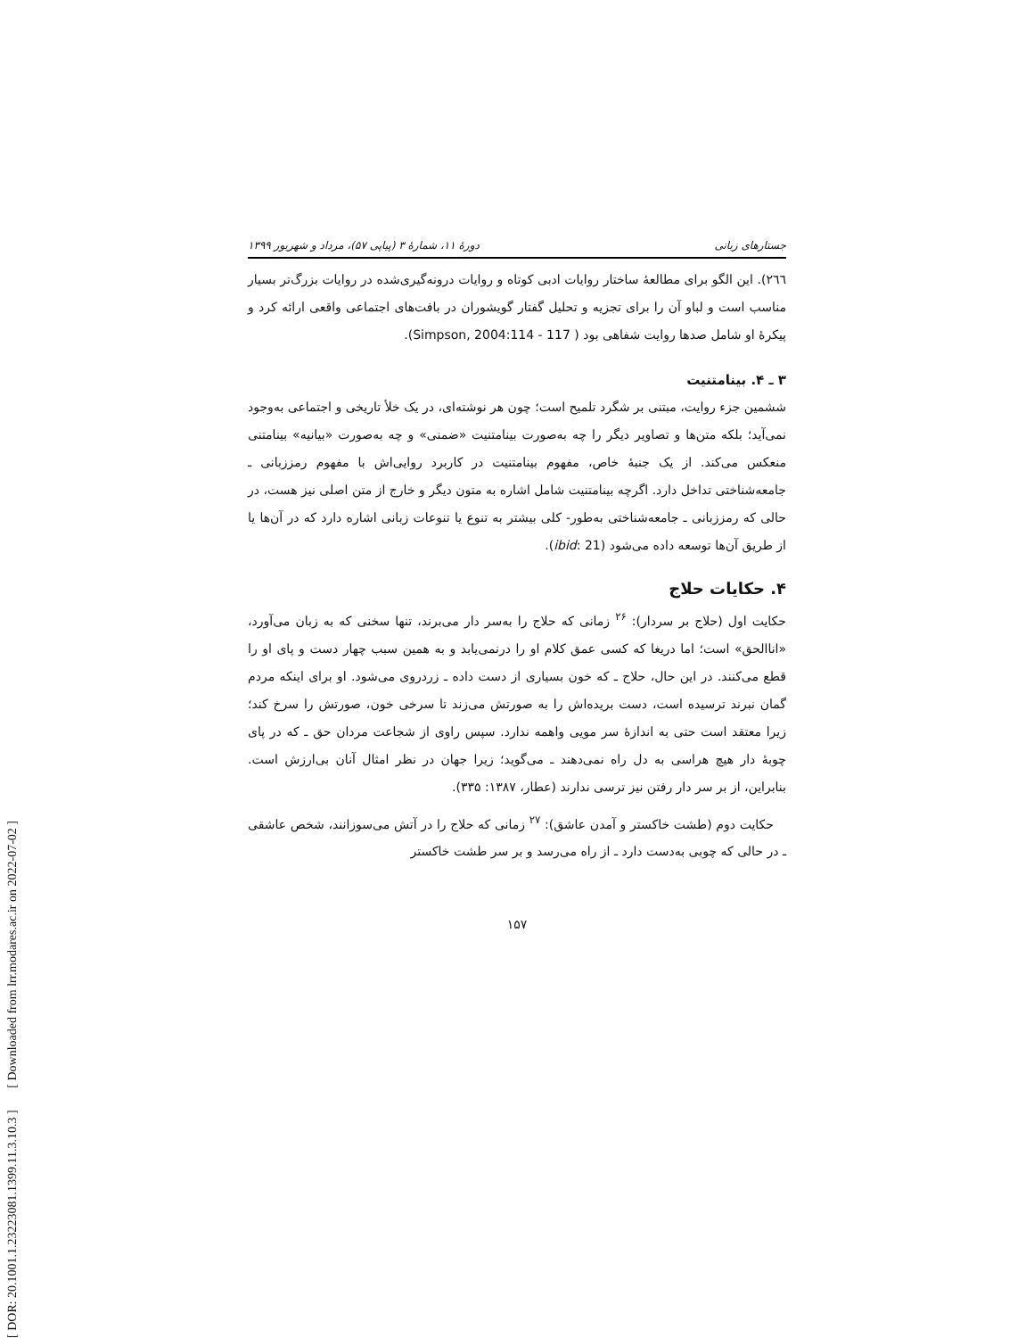[ DOR: 20.1001.1.23223081.1399.11.3.10.3 ] [ Downloaded from lrr.modares.ac.ir on 2022-07-02 ]
جستارهای زبانی دورهٔ ۱۱، شمارهٔ ۳ (پیاپی ۵۷)، مرداد و شهریور ۱۳۹۹
٢٦٦). این الگو برای مطالعهٔ ساختار روایات ادبی کوتاه و روایات درونه‌گیری‌شده در روایات بزرگ‌تر بسیار مناسب است و لباو آن را برای تجزیه و تحلیل گفتار گویشوران در بافت‌های اجتماعی واقعی ارائه کرد و پیکرهٔ او شامل صدها روایت شفاهی بود ( Simpson, 2004:114 - 117).
۳ ـ ۴. بینامتنیت
ششمین جزء روایت، مبتنی بر شگرد تلمیح است؛ چون هر نوشته‌ای، در یک خلأ تاریخی و اجتماعی به‌وجود نمی‌آید؛ بلکه متن‌ها و تصاویر دیگر را چه به‌صورت بینامتنیت «ضمنی» و چه به‌صورت «بیانیه» بینامتنی منعکس می‌کند. از یک جنبهٔ خاص، مفهوم بینامتنیت در کاربرد روایی‌اش با مفهوم رمززبانی ـ جامعه‌شناختی تداخل دارد. اگرچه بینامتنیت شامل اشاره به متون دیگر و خارج از متن اصلی نیز هست، در حالی که رمززبانی ـ جامعه‌شناختی به‌طور- کلی بیشتر به تنوع یا تنوعات زبانی اشاره دارد که در آن‌ها یا از طریق آن‌ها توسعه داده می‌شود (ibid: 21).
۴. حکایات حلاج
حکایت اول (حلاج بر سردار): <sup>۲۶</sup> زمانی که حلاج را به‌سر دار می‌برند، تنها سخنی که به زبان می‌آورد، «اناالحق» است؛ اما دریغا که کسی عمق کلام او را درنمی‌یابد و به همین سبب چهار دست و پای او را قطع می‌کنند. در این حال، حلاج ـ که خون بسیاری از دست داده ـ زردروی می‌شود. او برای اینکه مردم گمان نبرند ترسیده است، دست بریده‌اش را به صورتش می‌زند تا سرخی خون، صورتش را سرخ کند؛ زیرا معتقد است حتی به اندازهٔ سر مویی واهمه ندارد. سپس راوی از شجاعت مردان حق ـ که در پای چوبهٔ دار هیچ هراسی به دل راه نمی‌دهند ـ می‌گوید؛ زیرا جهان در نظر امثال آنان بی‌ارزش است. بنابراین، از بر سر دار رفتن نیز ترسی ندارند (عطار، ۱۳۸۷: ۳۳۵).
حکایت دوم (طشت خاکستر و آمدن عاشق): <sup>۲۷</sup> زمانی که حلاج را در آتش می‌سوزانند، شخص عاشقی ـ در حالی که چوبی به‌دست دارد ـ از راه می‌رسد و بر سر طشت خاکستر
۱۵۷